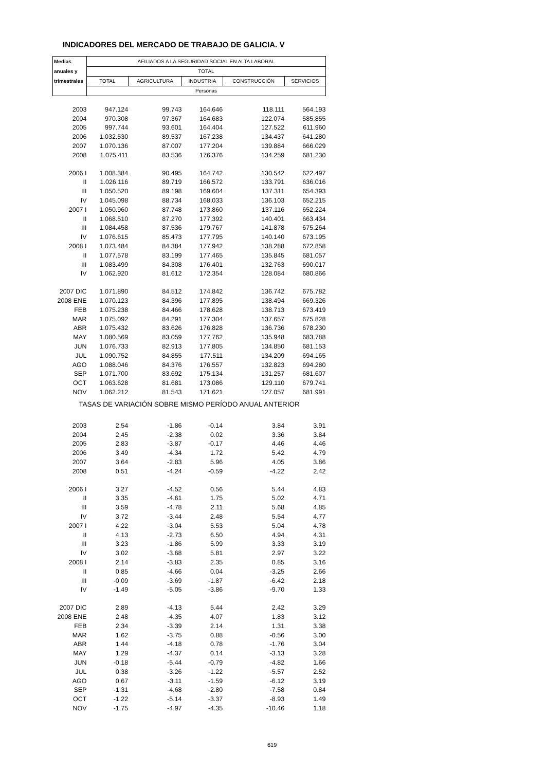INDICADORES DEL MERCADO DE TRABAJO DE GALICIA. V
| Medias | AFILIADOS A LA SEGURIDAD SOCIAL EN ALTA LABORAL | | | | |
| anuales y | TOTAL | | | | |
| trimestrales | TOTAL | AGRICULTURA | INDUSTRIA | CONSTRUCCIÓN | SERVICIOS |
| | Personas | | | | |
| 2003 | 947.124 | 99.743 | 164.646 | 118.111 | 564.193 |
| 2004 | 970.308 | 97.367 | 164.683 | 122.074 | 585.855 |
| 2005 | 997.744 | 93.601 | 164.404 | 127.522 | 611.960 |
| 2006 | 1.032.530 | 89.537 | 167.238 | 134.437 | 641.280 |
| 2007 | 1.070.136 | 87.007 | 177.204 | 139.884 | 666.029 |
| 2008 | 1.075.411 | 83.536 | 176.376 | 134.259 | 681.230 |
| 2006 I | 1.008.384 | 90.495 | 164.742 | 130.542 | 622.497 |
| II | 1.026.116 | 89.719 | 166.572 | 133.791 | 636.016 |
| III | 1.050.520 | 89.198 | 169.604 | 137.311 | 654.393 |
| IV | 1.045.098 | 88.734 | 168.033 | 136.103 | 652.215 |
| 2007 I | 1.050.960 | 87.748 | 173.860 | 137.116 | 652.224 |
| II | 1.068.510 | 87.270 | 177.392 | 140.401 | 663.434 |
| III | 1.084.458 | 87.536 | 179.767 | 141.878 | 675.264 |
| IV | 1.076.615 | 85.473 | 177.795 | 140.140 | 673.195 |
| 2008 I | 1.073.484 | 84.384 | 177.942 | 138.288 | 672.858 |
| II | 1.077.578 | 83.199 | 177.465 | 135.845 | 681.057 |
| III | 1.083.499 | 84.308 | 176.401 | 132.763 | 690.017 |
| IV | 1.062.920 | 81.612 | 172.354 | 128.084 | 680.866 |
| 2007 DIC | 1.071.890 | 84.512 | 174.842 | 136.742 | 675.782 |
| 2008 ENE | 1.070.123 | 84.396 | 177.895 | 138.494 | 669.326 |
| FEB | 1.075.238 | 84.466 | 178.628 | 138.713 | 673.419 |
| MAR | 1.075.092 | 84.291 | 177.304 | 137.657 | 675.828 |
| ABR | 1.075.432 | 83.626 | 176.828 | 136.736 | 678.230 |
| MAY | 1.080.569 | 83.059 | 177.762 | 135.948 | 683.788 |
| JUN | 1.076.733 | 82.913 | 177.805 | 134.850 | 681.153 |
| JUL | 1.090.752 | 84.855 | 177.511 | 134.209 | 694.165 |
| AGO | 1.088.046 | 84.376 | 176.557 | 132.823 | 694.280 |
| SEP | 1.071.700 | 83.692 | 175.134 | 131.257 | 681.607 |
| OCT | 1.063.628 | 81.681 | 173.086 | 129.110 | 679.741 |
| NOV | 1.062.212 | 81.543 | 171.621 | 127.057 | 681.991 |
| TASAS DE VARIACIÓN SOBRE MISMO PERÍODO ANUAL ANTERIOR | | | | | |
| 2003 | 2.54 | -1.86 | -0.14 | 3.84 | 3.91 |
| 2004 | 2.45 | -2.38 | 0.02 | 3.36 | 3.84 |
| 2005 | 2.83 | -3.87 | -0.17 | 4.46 | 4.46 |
| 2006 | 3.49 | -4.34 | 1.72 | 5.42 | 4.79 |
| 2007 | 3.64 | -2.83 | 5.96 | 4.05 | 3.86 |
| 2008 | 0.51 | -4.24 | -0.59 | -4.22 | 2.42 |
| 2006 I | 3.27 | -4.52 | 0.56 | 5.44 | 4.83 |
| II | 3.35 | -4.61 | 1.75 | 5.02 | 4.71 |
| III | 3.59 | -4.78 | 2.11 | 5.68 | 4.85 |
| IV | 3.72 | -3.44 | 2.48 | 5.54 | 4.77 |
| 2007 I | 4.22 | -3.04 | 5.53 | 5.04 | 4.78 |
| II | 4.13 | -2.73 | 6.50 | 4.94 | 4.31 |
| III | 3.23 | -1.86 | 5.99 | 3.33 | 3.19 |
| IV | 3.02 | -3.68 | 5.81 | 2.97 | 3.22 |
| 2008 I | 2.14 | -3.83 | 2.35 | 0.85 | 3.16 |
| II | 0.85 | -4.66 | 0.04 | -3.25 | 2.66 |
| III | -0.09 | -3.69 | -1.87 | -6.42 | 2.18 |
| IV | -1.49 | -5.05 | -3.86 | -9.70 | 1.33 |
| 2007 DIC | 2.89 | -4.13 | 5.44 | 2.42 | 3.29 |
| 2008 ENE | 2.48 | -4.35 | 4.07 | 1.83 | 3.12 |
| FEB | 2.34 | -3.39 | 2.14 | 1.31 | 3.38 |
| MAR | 1.62 | -3.75 | 0.88 | -0.56 | 3.00 |
| ABR | 1.44 | -4.18 | 0.78 | -1.76 | 3.04 |
| MAY | 1.29 | -4.37 | 0.14 | -3.13 | 3.28 |
| JUN | -0.18 | -5.44 | -0.79 | -4.82 | 1.66 |
| JUL | 0.38 | -3.26 | -1.22 | -5.57 | 2.52 |
| AGO | 0.67 | -3.11 | -1.59 | -6.12 | 3.19 |
| SEP | -1.31 | -4.68 | -2.80 | -7.58 | 0.84 |
| OCT | -1.22 | -5.14 | -3.37 | -8.93 | 1.49 |
| NOV | -1.75 | -4.97 | -4.35 | -10.46 | 1.18 |
619